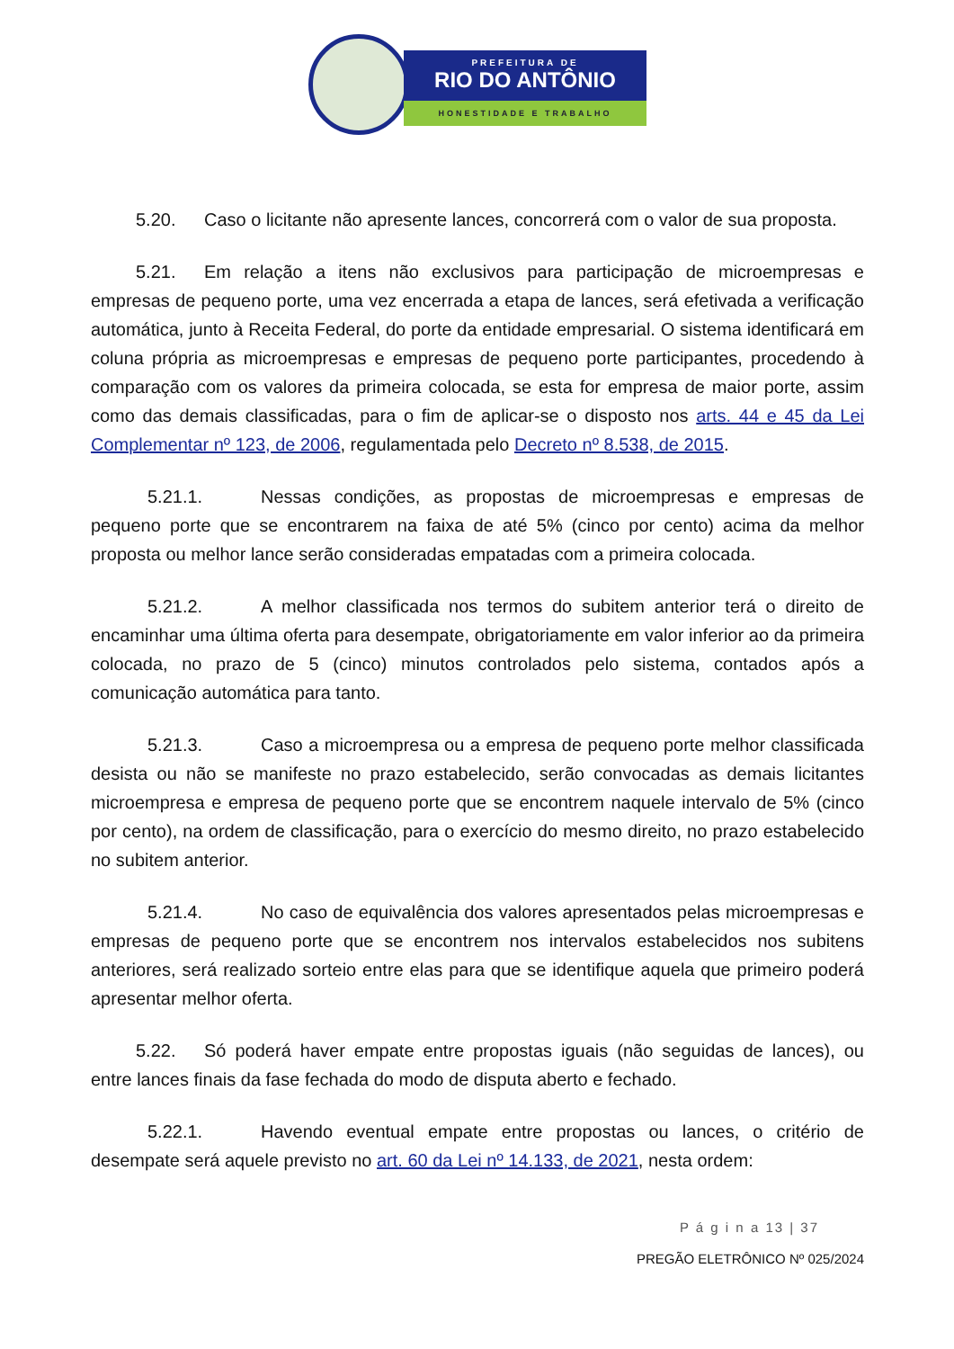PREFEITURA DE
RIO DO ANTÔNIO
HONESTIDADE E TRABALHO
5.20. Caso o licitante não apresente lances, concorrerá com o valor de sua proposta.
5.21. Em relação a itens não exclusivos para participação de microempresas e empresas de pequeno porte, uma vez encerrada a etapa de lances, será efetivada a verificação automática, junto à Receita Federal, do porte da entidade empresarial. O sistema identificará em coluna própria as microempresas e empresas de pequeno porte participantes, procedendo à comparação com os valores da primeira colocada, se esta for empresa de maior porte, assim como das demais classificadas, para o fim de aplicar-se o disposto nos arts. 44 e 45 da Lei Complementar nº 123, de 2006, regulamentada pelo Decreto nº 8.538, de 2015.
5.21.1. Nessas condições, as propostas de microempresas e empresas de pequeno porte que se encontrarem na faixa de até 5% (cinco por cento) acima da melhor proposta ou melhor lance serão consideradas empatadas com a primeira colocada.
5.21.2. A melhor classificada nos termos do subitem anterior terá o direito de encaminhar uma última oferta para desempate, obrigatoriamente em valor inferior ao da primeira colocada, no prazo de 5 (cinco) minutos controlados pelo sistema, contados após a comunicação automática para tanto.
5.21.3. Caso a microempresa ou a empresa de pequeno porte melhor classificada desista ou não se manifeste no prazo estabelecido, serão convocadas as demais licitantes microempresa e empresa de pequeno porte que se encontrem naquele intervalo de 5% (cinco por cento), na ordem de classificação, para o exercício do mesmo direito, no prazo estabelecido no subitem anterior.
5.21.4. No caso de equivalência dos valores apresentados pelas microempresas e empresas de pequeno porte que se encontrem nos intervalos estabelecidos nos subitens anteriores, será realizado sorteio entre elas para que se identifique aquela que primeiro poderá apresentar melhor oferta.
5.22. Só poderá haver empate entre propostas iguais (não seguidas de lances), ou entre lances finais da fase fechada do modo de disputa aberto e fechado.
5.22.1. Havendo eventual empate entre propostas ou lances, o critério de desempate será aquele previsto no art. 60 da Lei nº 14.133, de 2021, nesta ordem:
P á g i n a 13 | 37
PREGÃO ELETRÔNICO Nº 025/2024